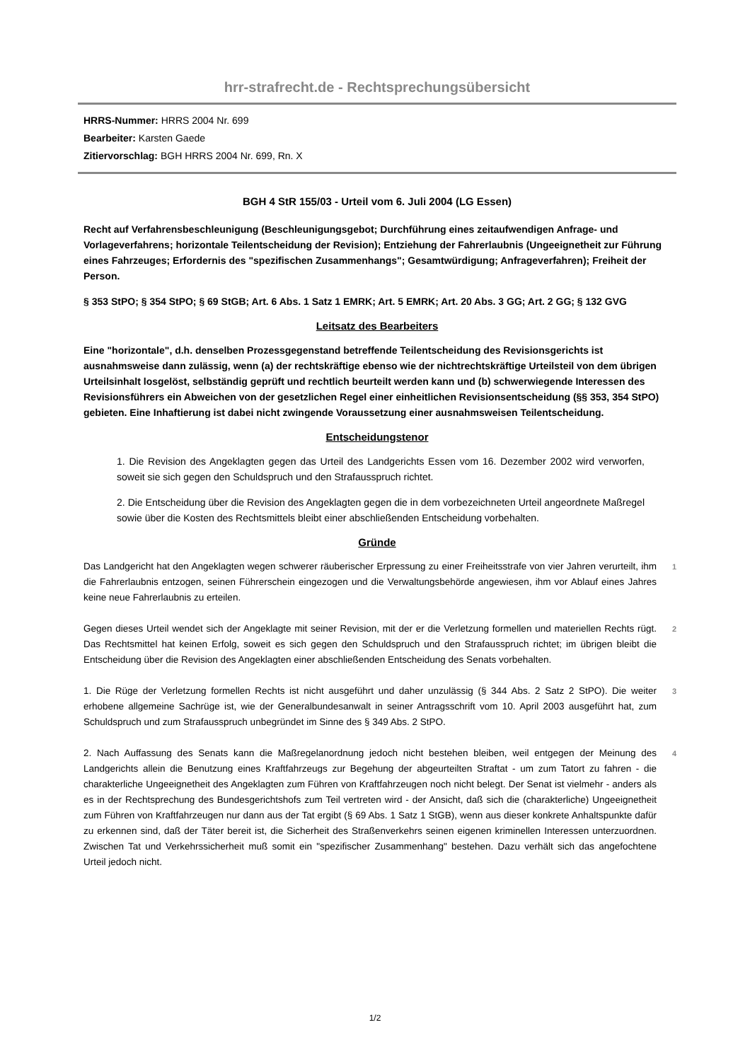hrr-strafrecht.de - Rechtsprechungsübersicht
HRRS-Nummer: HRRS 2004 Nr. 699
Bearbeiter: Karsten Gaede
Zitiervorschlag: BGH HRRS 2004 Nr. 699, Rn. X
BGH 4 StR 155/03 - Urteil vom 6. Juli 2004 (LG Essen)
Recht auf Verfahrensbeschleunigung (Beschleunigungsgebot; Durchführung eines zeitaufwendigen Anfrage- und Vorlageverfahrens; horizontale Teilentscheidung der Revision); Entziehung der Fahrerlaubnis (Ungeeignetheit zur Führung eines Fahrzeuges; Erfordernis des "spezifischen Zusammenhangs"; Gesamtwürdigung; Anfrageverfahren); Freiheit der Person.
§ 353 StPO; § 354 StPO; § 69 StGB; Art. 6 Abs. 1 Satz 1 EMRK; Art. 5 EMRK; Art. 20 Abs. 3 GG; Art. 2 GG; § 132 GVG
Leitsatz des Bearbeiters
Eine "horizontale", d.h. denselben Prozessgegenstand betreffende Teilentscheidung des Revisionsgerichts ist ausnahmsweise dann zulässig, wenn (a) der rechtskräftige ebenso wie der nichtrechtskräftige Urteilsteil von dem übrigen Urteilsinhalt losgelöst, selbständig geprüft und rechtlich beurteilt werden kann und (b) schwerwiegende Interessen des Revisionsführers ein Abweichen von der gesetzlichen Regel einer einheitlichen Revisionsentscheidung (§§ 353, 354 StPO) gebieten. Eine Inhaftierung ist dabei nicht zwingende Voraussetzung einer ausnahmsweisen Teilentscheidung.
Entscheidungstenor
1. Die Revision des Angeklagten gegen das Urteil des Landgerichts Essen vom 16. Dezember 2002 wird verworfen, soweit sie sich gegen den Schuldspruch und den Strafausspruch richtet.
2. Die Entscheidung über die Revision des Angeklagten gegen die in dem vorbezeichneten Urteil angeordnete Maßregel sowie über die Kosten des Rechtsmittels bleibt einer abschließenden Entscheidung vorbehalten.
Gründe
Das Landgericht hat den Angeklagten wegen schwerer räuberischer Erpressung zu einer Freiheitsstrafe von vier Jahren verurteilt, ihm die Fahrerlaubnis entzogen, seinen Führerschein eingezogen und die Verwaltungsbehörde angewiesen, ihm vor Ablauf eines Jahres keine neue Fahrerlaubnis zu erteilen.
1
Gegen dieses Urteil wendet sich der Angeklagte mit seiner Revision, mit der er die Verletzung formellen und materiellen Rechts rügt. Das Rechtsmittel hat keinen Erfolg, soweit es sich gegen den Schuldspruch und den Strafausspruch richtet; im übrigen bleibt die Entscheidung über die Revision des Angeklagten einer abschließenden Entscheidung des Senats vorbehalten.
2
1. Die Rüge der Verletzung formellen Rechts ist nicht ausgeführt und daher unzulässig (§ 344 Abs. 2 Satz 2 StPO). Die weiter erhobene allgemeine Sachrüge ist, wie der Generalbundesanwalt in seiner Antragsschrift vom 10. April 2003 ausgeführt hat, zum Schuldspruch und zum Strafausspruch unbegründet im Sinne des § 349 Abs. 2 StPO.
3
2. Nach Auffassung des Senats kann die Maßregelanordnung jedoch nicht bestehen bleiben, weil entgegen der Meinung des Landgerichts allein die Benutzung eines Kraftfahrzeugs zur Begehung der abgeurteilten Straftat - um zum Tatort zu fahren - die charakterliche Ungeeignetheit des Angeklagten zum Führen von Kraftfahrzeugen noch nicht belegt. Der Senat ist vielmehr - anders als es in der Rechtsprechung des Bundesgerichtshofs zum Teil vertreten wird - der Ansicht, daß sich die (charakterliche) Ungeeignetheit zum Führen von Kraftfahrzeugen nur dann aus der Tat ergibt (§ 69 Abs. 1 Satz 1 StGB), wenn aus dieser konkrete Anhaltspunkte dafür zu erkennen sind, daß der Täter bereit ist, die Sicherheit des Straßenverkehrs seinen eigenen kriminellen Interessen unterzuordnen. Zwischen Tat und Verkehrssicherheit muß somit ein "spezifischer Zusammenhang" bestehen. Dazu verhält sich das angefochtene Urteil jedoch nicht.
4
1/2